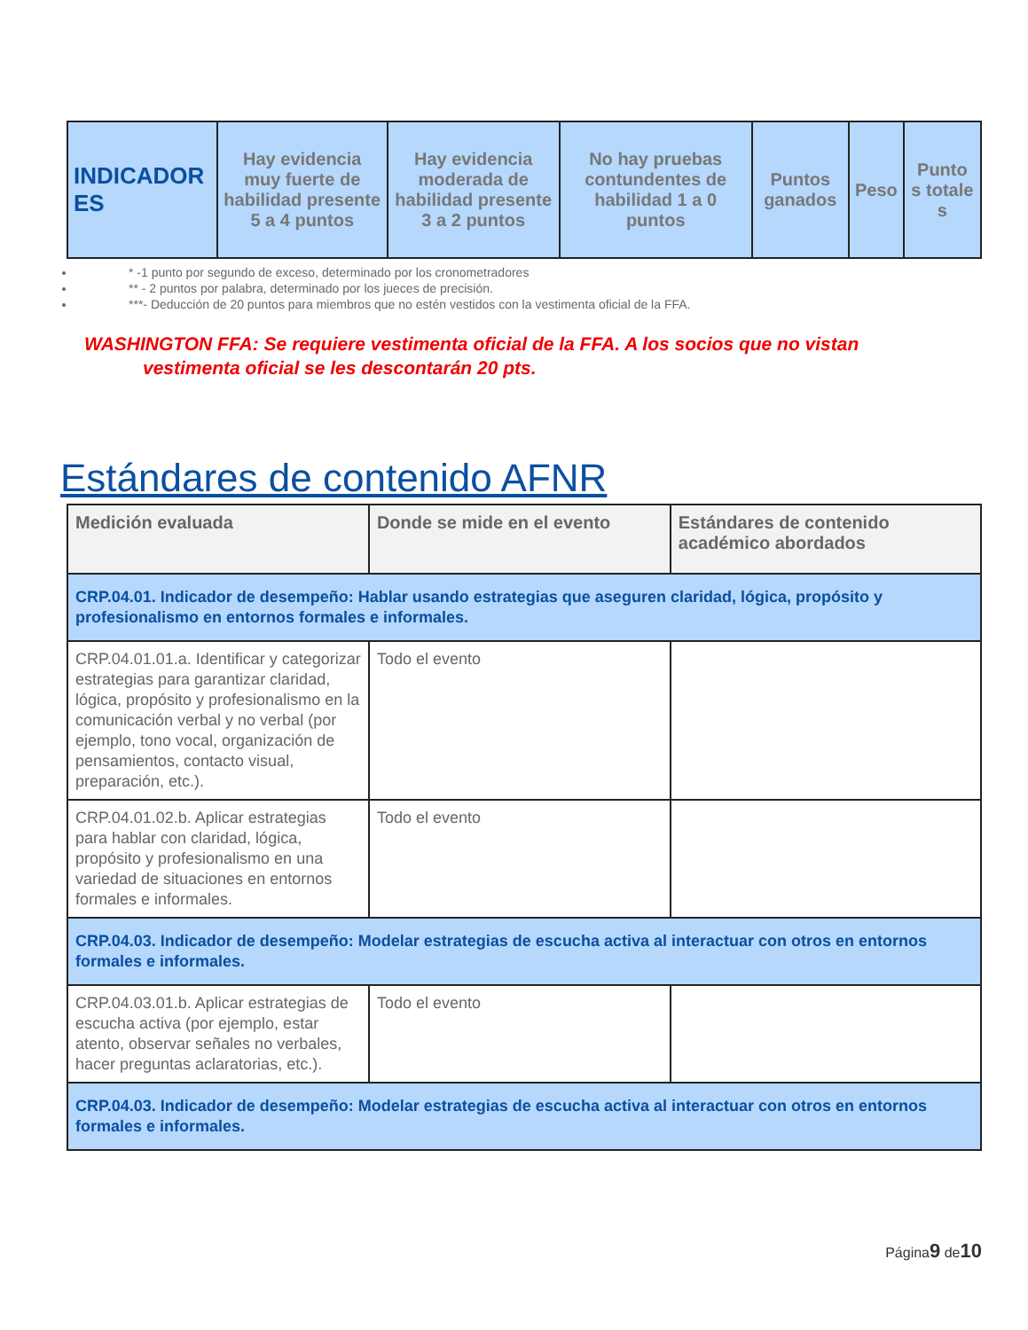| INDICADOR ES | Hay evidencia muy fuerte de habilidad presente 5 a 4 puntos | Hay evidencia moderada de habilidad presente 3 a 2 puntos | No hay pruebas contundentes de habilidad 1 a 0 puntos | Puntos ganados | Peso | Punto s totale s |
* -1 punto por segundo de exceso, determinado por los cronometradores
** - 2 puntos por palabra, determinado por los jueces de precisión.
***- Deducción de 20 puntos para miembros que no estén vestidos con la vestimenta oficial de la FFA.
WASHINGTON FFA: Se requiere vestimenta oficial de la FFA. A los socios que no vistan
vestimenta oficial se les descontarán 20 pts.
Estándares de contenido AFNR
| Medición evaluada | Donde se mide en el evento | Estándares de contenido académico abordados |
| --- | --- | --- |
| CRP.04.01. Indicador de desempeño: Hablar usando estrategias que aseguren claridad, lógica, propósito y profesionalismo en entornos formales e informales. | | |
| CRP.04.01.01.a. Identificar y categorizar estrategias para garantizar claridad, lógica, propósito y profesionalismo en la comunicación verbal y no verbal (por ejemplo, tono vocal, organización de pensamientos, contacto visual, preparación, etc.). | Todo el evento | |
| CRP.04.01.02.b. Aplicar estrategias para hablar con claridad, lógica, propósito y profesionalismo en una variedad de situaciones en entornos formales e informales. | Todo el evento | |
| CRP.04.03. Indicador de desempeño: Modelar estrategias de escucha activa al interactuar con otros en entornos formales e informales. | | |
| CRP.04.03.01.b. Aplicar estrategias de escucha activa (por ejemplo, estar atento, observar señales no verbales, hacer preguntas aclaratorias, etc.). | Todo el evento | |
| CRP.04.03. Indicador de desempeño: Modelar estrategias de escucha activa al interactuar con otros en entornos formales e informales. | | |
Página9 de10